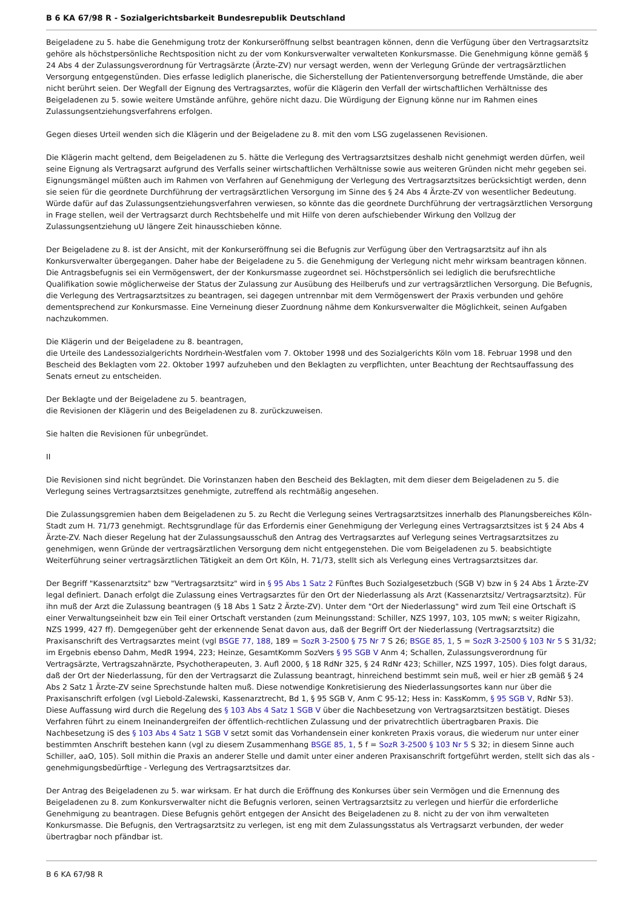B 6 KA 67/98 R - Sozialgerichtsbarkeit Bundesrepublik Deutschland
Beigeladene zu 5. habe die Genehmigung trotz der Konkurseröffnung selbst beantragen können, denn die Verfügung über den Vertragsarztsitz gehöre als höchstpersönliche Rechtsposition nicht zu der vom Konkursverwalter verwalteten Konkursmasse. Die Genehmigung könne gemäß § 24 Abs 4 der Zulassungsverordnung für Vertragsärzte (Ärzte-ZV) nur versagt werden, wenn der Verlegung Gründe der vertragsärztlichen Versorgung entgegenstünden. Dies erfasse lediglich planerische, die Sicherstellung der Patientenversorgung betreffende Umstände, die aber nicht berührt seien. Der Wegfall der Eignung des Vertragsarztes, wofür die Klägerin den Verfall der wirtschaftlichen Verhältnisse des Beigeladenen zu 5. sowie weitere Umstände anführe, gehöre nicht dazu. Die Würdigung der Eignung könne nur im Rahmen eines Zulassungsentziehungsverfahrens erfolgen.
Gegen dieses Urteil wenden sich die Klägerin und der Beigeladene zu 8. mit den vom LSG zugelassenen Revisionen.
Die Klägerin macht geltend, dem Beigeladenen zu 5. hätte die Verlegung des Vertragsarztsitzes deshalb nicht genehmigt werden dürfen, weil seine Eignung als Vertragsarzt aufgrund des Verfalls seiner wirtschaftlichen Verhältnisse sowie aus weiteren Gründen nicht mehr gegeben sei. Eignungsmängel müßten auch im Rahmen von Verfahren auf Genehmigung der Verlegung des Vertragsarztsitzes berücksichtigt werden, denn sie seien für die geordnete Durchführung der vertragsärztlichen Versorgung im Sinne des § 24 Abs 4 Ärzte-ZV von wesentlicher Bedeutung. Würde dafür auf das Zulassungsentziehungsverfahren verwiesen, so könnte das die geordnete Durchführung der vertragsärztlichen Versorgung in Frage stellen, weil der Vertragsarzt durch Rechtsbehelfe und mit Hilfe von deren aufschiebender Wirkung den Vollzug der Zulassungsentziehung uU längere Zeit hinausschieben könne.
Der Beigeladene zu 8. ist der Ansicht, mit der Konkurseröffnung sei die Befugnis zur Verfügung über den Vertragsarztsitz auf ihn als Konkursverwalter übergegangen. Daher habe der Beigeladene zu 5. die Genehmigung der Verlegung nicht mehr wirksam beantragen können. Die Antragsbefugnis sei ein Vermögenswert, der der Konkursmasse zugeordnet sei. Höchstpersönlich sei lediglich die berufsrechtliche Qualifikation sowie möglicherweise der Status der Zulassung zur Ausübung des Heilberufs und zur vertragsärztlichen Versorgung. Die Befugnis, die Verlegung des Vertragsarztsitzes zu beantragen, sei dagegen untrennbar mit dem Vermögenswert der Praxis verbunden und gehöre dementsprechend zur Konkursmasse. Eine Verneinung dieser Zuordnung nähme dem Konkursverwalter die Möglichkeit, seinen Aufgaben nachzukommen.
Die Klägerin und der Beigeladene zu 8. beantragen,
die Urteile des Landessozialgerichts Nordrhein-Westfalen vom 7. Oktober 1998 und des Sozialgerichts Köln vom 18. Februar 1998 und den Bescheid des Beklagten vom 22. Oktober 1997 aufzuheben und den Beklagten zu verpflichten, unter Beachtung der Rechtsauffassung des Senats erneut zu entscheiden.
Der Beklagte und der Beigeladene zu 5. beantragen,
die Revisionen der Klägerin und des Beigeladenen zu 8. zurückzuweisen.
Sie halten die Revisionen für unbegründet.
II
Die Revisionen sind nicht begründet. Die Vorinstanzen haben den Bescheid des Beklagten, mit dem dieser dem Beigeladenen zu 5. die Verlegung seines Vertragsarztsitzes genehmigte, zutreffend als rechtmäßig angesehen.
Die Zulassungsgremien haben dem Beigeladenen zu 5. zu Recht die Verlegung seines Vertragsarztsitzes innerhalb des Planungsbereiches Köln-Stadt zum H. 71/73 genehmigt. Rechtsgrundlage für das Erfordernis einer Genehmigung der Verlegung eines Vertragsarztsitzes ist § 24 Abs 4 Ärzte-ZV. Nach dieser Regelung hat der Zulassungsausschuß den Antrag des Vertragsarztes auf Verlegung seines Vertragsarztsitzes zu genehmigen, wenn Gründe der vertragsärztlichen Versorgung dem nicht entgegenstehen. Die vom Beigeladenen zu 5. beabsichtigte Weiterführung seiner vertragsärztlichen Tätigkeit an dem Ort Köln, H. 71/73, stellt sich als Verlegung eines Vertragsarztsitzes dar.
Der Begriff "Kassenarztsitz" bzw "Vertragsarztsitz" wird in § 95 Abs 1 Satz 2 Fünftes Buch Sozialgesetzbuch (SGB V) bzw in § 24 Abs 1 Ärzte-ZV legal definiert. Danach erfolgt die Zulassung eines Vertragsarztes für den Ort der Niederlassung als Arzt (Kassenarztsitz/ Vertragsarztsitz). Für ihn muß der Arzt die Zulassung beantragen (§ 18 Abs 1 Satz 2 Ärzte-ZV). Unter dem "Ort der Niederlassung" wird zum Teil eine Ortschaft iS einer Verwaltungseinheit bzw ein Teil einer Ortschaft verstanden (zum Meinungsstand: Schiller, NZS 1997, 103, 105 mwN; s weiter Rigizahn, NZS 1999, 427 ff). Demgegenüber geht der erkennende Senat davon aus, daß der Begriff Ort der Niederlassung (Vertragsarztsitz) die Praxisanschrift des Vertragsarztes meint (vgl BSGE 77, 188, 189 = SozR 3-2500 § 75 Nr 7 S 26; BSGE 85, 1, 5 = SozR 3-2500 § 103 Nr 5 S 31/32; im Ergebnis ebenso Dahm, MedR 1994, 223; Heinze, GesamtKomm SozVers § 95 SGB V Anm 4; Schallen, Zulassungsverordnung für Vertragsärzte, Vertragszahnärzte, Psychotherapeuten, 3. Aufl 2000, § 18 RdNr 325, § 24 RdNr 423; Schiller, NZS 1997, 105). Dies folgt daraus, daß der Ort der Niederlassung, für den der Vertragsarzt die Zulassung beantragt, hinreichend bestimmt sein muß, weil er hier zB gemäß § 24 Abs 2 Satz 1 Ärzte-ZV seine Sprechstunde halten muß. Diese notwendige Konkretisierung des Niederlassungsortes kann nur über die Praxisanschrift erfolgen (vgl Liebold-Zalewski, Kassenarztrecht, Bd 1, § 95 SGB V, Anm C 95-12; Hess in: KassKomm, § 95 SGB V, RdNr 53). Diese Auffassung wird durch die Regelung des § 103 Abs 4 Satz 1 SGB V über die Nachbesetzung von Vertragsarztsitzen bestätigt. Dieses Verfahren führt zu einem Ineinandergreifen der öffentlich-rechtlichen Zulassung und der privatrechtlich übertragbaren Praxis. Die Nachbesetzung iS des § 103 Abs 4 Satz 1 SGB V setzt somit das Vorhandensein einer konkreten Praxis voraus, die wiederum nur unter einer bestimmten Anschrift bestehen kann (vgl zu diesem Zusammenhang BSGE 85, 1, 5 f = SozR 3-2500 § 103 Nr 5 S 32; in diesem Sinne auch Schiller, aaO, 105). Soll mithin die Praxis an anderer Stelle und damit unter einer anderen Praxisanschrift fortgeführt werden, stellt sich das als - genehmigungsbedürftige - Verlegung des Vertragsarztsitzes dar.
Der Antrag des Beigeladenen zu 5. war wirksam. Er hat durch die Eröffnung des Konkurses über sein Vermögen und die Ernennung des Beigeladenen zu 8. zum Konkursverwalter nicht die Befugnis verloren, seinen Vertragsarztsitz zu verlegen und hierfür die erforderliche Genehmigung zu beantragen. Diese Befugnis gehört entgegen der Ansicht des Beigeladenen zu 8. nicht zu der von ihm verwalteten Konkursmasse. Die Befugnis, den Vertragsarztsitz zu verlegen, ist eng mit dem Zulassungsstatus als Vertragsarzt verbunden, der weder übertragbar noch pfändbar ist.
B 6 KA 67/98 R